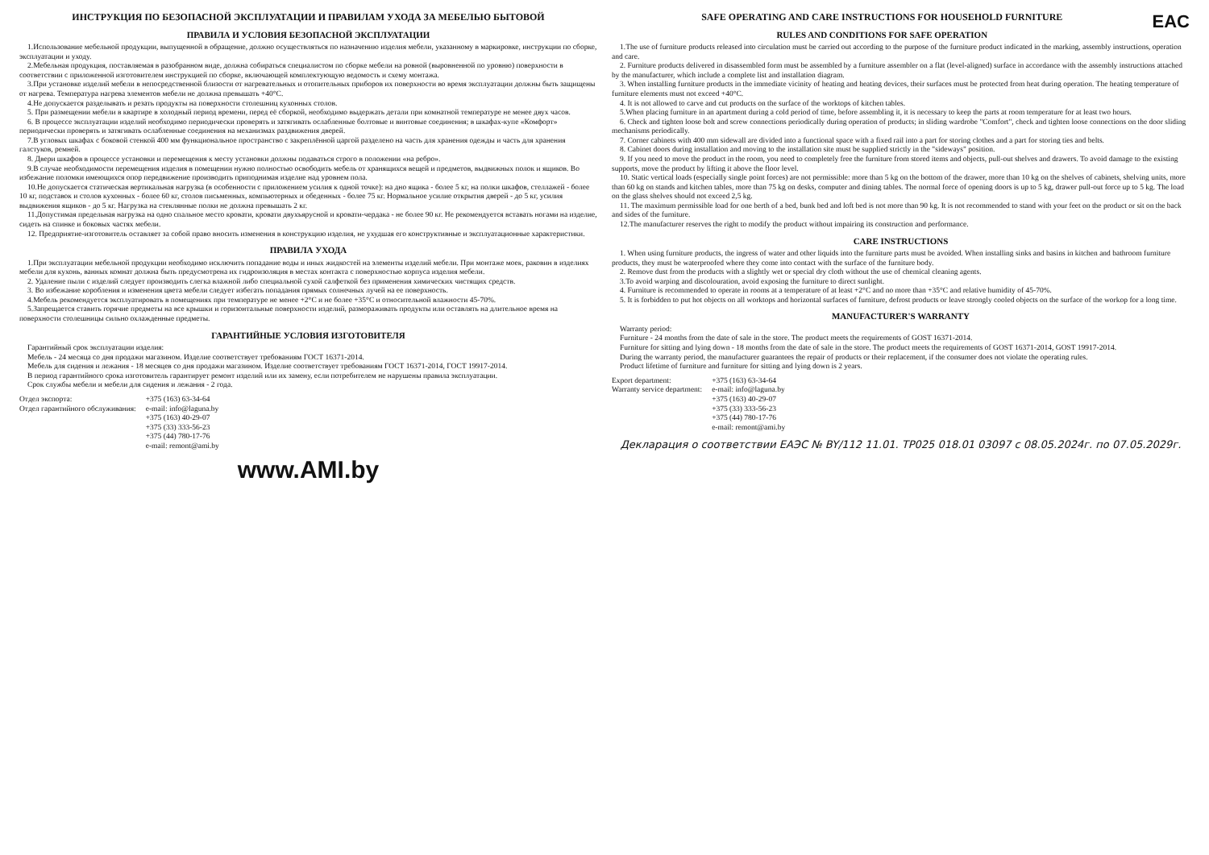ИНСТРУКЦИЯ ПО БЕЗОПАСНОЙ ЭКСПЛУАТАЦИИ И ПРАВИЛАМ УХОДА ЗА МЕБЕЛЬЮ БЫТОВОЙ
ПРАВИЛА И УСЛОВИЯ БЕЗОПАСНОЙ ЭКСПЛУАТАЦИИ
1.Использование мебельной продукции, выпущенной в обращение, должно осуществляться по назначению изделия мебели, указанному в маркировке, инструкции по сборке, эксплуатации и уходу.
2.Мебельная продукция, поставляемая в разобранном виде, должна собираться специалистом по сборке мебели на ровной (выровненной по уровню) поверхности в соответствии с приложенной изготовителем инструкцией по сборке, включающей комплектующую ведомость и схему монтажа.
3.При установке изделий мебели в непосредственной близости от нагревательных и отопительных приборов их поверхности во время эксплуатации должны быть защищены от нагрева. Температура нагрева элементов мебели не должна превышать +40°С.
4.Не допускается разделывать и резать продукты на поверхности столешниц кухонных столов.
5. При размещении мебели в квартире в холодный период времени, перед её сборкой, необходимо выдержать детали при комнатной температуре не менее двух часов.
6. В процессе эксплуатации изделий необходимо периодически проверять и затягивать ослабленные болтовые и винтовые соединения; в шкафах-купе «Комфорт» периодически проверять и затягивать ослабленные соединения на механизмах раздвижения дверей.
7.В угловых шкафах с боковой стенкой 400 мм функциональное пространство с закреплённой царгой разделено на часть для хранения одежды и часть для хранения галстуков, ремней.
8. Двери шкафов в процессе установки и перемещения к месту установки должны подаваться строго в положении «на ребро».
9.В случае необходимости перемещения изделия в помещении нужно полностью освободить мебель от хранящихся вещей и предметов, выдвижных полок и ящиков. Во избежание поломки имеющихся опор передвижение производить приподнимая изделие над уровнем пола.
10.Не допускается статическая вертикальная нагрузка (в особенности с приложением усилия к одной точке): на дно ящика - более 5 кг, на полки шкафов, стеллажей - более 10 кг, подставок и столов кухонных - более 60 кг, столов письменных, компьютерных и обеденных - более 75 кг. Нормальное усилие открытия дверей - до 5 кг, усилия выдвижения ящиков - до 5 кг. Нагрузка на стеклянные полки не должна превышать 2 кг.
11.Допустимая предельная нагрузка на одно спальное место кровати, кровати двухъярусной и кровати-чердака - не более 90 кг. Не рекомендуется вставать ногами на изделие, сидеть на спинке и боковых частях мебели.
12. Предприятие-изготовитель оставляет за собой право вносить изменения в конструкцию изделия, не ухудшая его конструктивные и эксплуатационные характеристики.
ПРАВИЛА УХОДА
1.При эксплуатации мебельной продукции необходимо исключить попадание воды и иных жидкостей на элементы изделий мебели. При монтаже моек, раковин в изделиях мебели для кухонь, ванных комнат должна быть предусмотрена их гидроизоляция в местах контакта с поверхностью корпуса изделия мебели.
2. Удаление пыли с изделий следует производить слегка влажной либо специальной сухой салфеткой без применения химических чистящих средств.
3. Во избежание коробления и изменения цвета мебели следует избегать попадания прямых солнечных лучей на ее поверхность.
4.Мебель рекомендуется эксплуатировать в помещениях при температуре не менее +2°С и не более +35°С и относительной влажности 45-70%.
5.Запрещается ставить горячие предметы на все крышки и горизонтальные поверхности изделий, размораживать продукты или оставлять на длительное время на поверхности столешницы сильно охлажденные предметы.
ГАРАНТИЙНЫЕ УСЛОВИЯ ИЗГОТОВИТЕЛЯ
Гарантийный срок эксплуатации изделия:
Мебель - 24 месяца со дня продажи магазином. Изделие соответствует требованиям ГОСТ 16371-2014.
Мебель для сидения и лежания - 18 месяцев со дня продажи магазином. Изделие соответствует требованиям ГОСТ 16371-2014, ГОСТ 19917-2014.
В период гарантийного срока изготовитель гарантирует ремонт изделий или их замену, если потребителем не нарушены правила эксплуатации.
Срок службы мебели и мебели для сидения и лежания - 2 года.
Отдел экспорта:
Отдел гарантийного обслуживания:
+375 (163) 63-34-64
e-mail: info@laguna.by
+375 (163) 40-29-07
+375 (33) 333-56-23
+375 (44) 780-17-76
e-mail: remont@ami.by
www.AMI.by
EAC
SAFE OPERATING AND CARE INSTRUCTIONS FOR HOUSEHOLD FURNITURE
RULES AND CONDITIONS FOR SAFE OPERATION
1.The use of furniture products released into circulation must be carried out according to the purpose of the furniture product indicated in the marking, assembly instructions, operation and care.
2. Furniture products delivered in disassembled form must be assembled by a furniture assembler on a flat (level-aligned) surface in accordance with the assembly instructions attached by the manufacturer, which include a complete list and installation diagram.
3. When installing furniture products in the immediate vicinity of heating and heating devices, their surfaces must be protected from heat during operation. The heating temperature of furniture elements must not exceed +40°C.
4. It is not allowed to carve and cut products on the surface of the worktops of kitchen tables.
5.When placing furniture in an apartment during a cold period of time, before assembling it, it is necessary to keep the parts at room temperature for at least two hours.
6. Check and tighten loose bolt and screw connections periodically during operation of products; in sliding wardrobe "Comfort", check and tighten loose connections on the door sliding mechanisms periodically.
7. Corner cabinets with 400 mm sidewall are divided into a functional space with a fixed rail into a part for storing clothes and a part for storing ties and belts.
8. Cabinet doors during installation and moving to the installation site must be supplied strictly in the "sideways" position.
9. If you need to move the product in the room, you need to completely free the furniture from stored items and objects, pull-out shelves and drawers. To avoid damage to the existing supports, move the product by lifting it above the floor level.
10. Static vertical loads (especially single point forces) are not permissible: more than 5 kg on the bottom of the drawer, more than 10 kg on the shelves of cabinets, shelving units, more than 60 kg on stands and kitchen tables, more than 75 kg on desks, computer and dining tables. The normal force of opening doors is up to 5 kg, drawer pull-out force up to 5 kg. The load on the glass shelves should not exceed 2,5 kg.
11. The maximum permissible load for one berth of a bed, bunk bed and loft bed is not more than 90 kg. It is not recommended to stand with your feet on the product or sit on the back and sides of the furniture.
12.The manufacturer reserves the right to modify the product without impairing its construction and performance.
CARE INSTRUCTIONS
1. When using furniture products, the ingress of water and other liquids into the furniture parts must be avoided. When installing sinks and basins in kitchen and bathroom furniture products, they must be waterproofed where they come into contact with the surface of the furniture body.
2. Remove dust from the products with a slightly wet or special dry cloth without the use of chemical cleaning agents.
3.To avoid warping and discolouration, avoid exposing the furniture to direct sunlight.
4. Furniture is recommended to operate in rooms at a temperature of at least +2°C and no more than +35°C and relative humidity of 45-70%.
5. It is forbidden to put hot objects on all worktops and horizontal surfaces of furniture, defrost products or leave strongly cooled objects on the surface of the workop for a long time.
MANUFACTURER'S WARRANTY
Warranty period:
Furniture - 24 months from the date of sale in the store. The product meets the requirements of GOST 16371-2014.
Furniture for sitting and lying down - 18 months from the date of sale in the store. The product meets the requirements of GOST 16371-2014, GOST 19917-2014.
During the warranty period, the manufacturer guarantees the repair of products or their replacement, if the consumer does not violate the operating rules.
Product lifetime of furniture and furniture for sitting and lying down is 2 years.
Export department:
Warranty service department:
+375 (163) 63-34-64
e-mail: info@laguna.by
+375 (163) 40-29-07
+375 (33) 333-56-23
+375 (44) 780-17-76
e-mail: remont@ami.by
Декларация о соответствии ЕАЭС № BY/112 11.01. ТР025 018.01 03097 с 08.05.2024г. по 07.05.2029г.